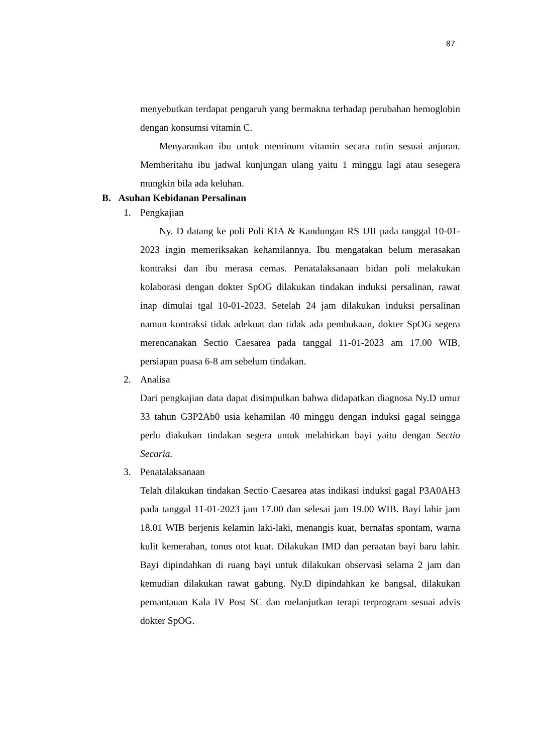87
menyebutkan terdapat pengaruh yang bermakna terhadap perubahan hemoglobin dengan konsumsi vitamin C.
Menyarankan ibu untuk meminum vitamin secara rutin sesuai anjuran. Memberitahu ibu jadwal kunjungan ulang yaitu 1 minggu lagi atau sesegera mungkin bila ada keluhan.
B. Asuhan Kebidanan Persalinan
1. Pengkajian
Ny. D datang ke poli Poli KIA & Kandungan RS UII pada tanggal 10-01-2023 ingin memeriksakan kehamilannya. Ibu mengatakan belum merasakan kontraksi dan ibu merasa cemas. Penatalaksanaan bidan poli melakukan kolaborasi dengan dokter SpOG dilakukan tindakan induksi persalinan, rawat inap dimulai tgal 10-01-2023. Setelah 24 jam dilakukan induksi persalinan namun kontraksi tidak adekuat dan tidak ada pembukaan, dokter SpOG segera merencanakan Sectio Caesarea pada tanggal 11-01-2023 am 17.00 WIB, persiapan puasa 6-8 am sebelum tindakan.
2. Analisa
Dari pengkajian data dapat disimpulkan bahwa didapatkan diagnosa Ny.D umur 33 tahun G3P2Ab0 usia kehamilan 40 minggu dengan induksi gagal seingga perlu diakukan tindakan segera untuk melahirkan bayi yaitu dengan Sectio Secaria.
3. Penatalaksanaan
Telah dilakukan tindakan Sectio Caesarea atas indikasi induksi gagal P3A0AH3 pada tanggal 11-01-2023 jam 17.00 dan selesai jam 19.00 WIB. Bayi lahir jam 18.01 WIB berjenis kelamin laki-laki, menangis kuat, bernafas spontam, warna kulit kemerahan, tonus otot kuat. Dilakukan IMD dan peraatan bayi baru lahir. Bayi dipindahkan di ruang bayi untuk dilakukan observasi selama 2 jam dan kemudian dilakukan rawat gabung. Ny.D dipindahkan ke bangsal, dilakukan pemantauan Kala IV Post SC dan melanjutkan terapi terprogram sesuai advis dokter SpOG.